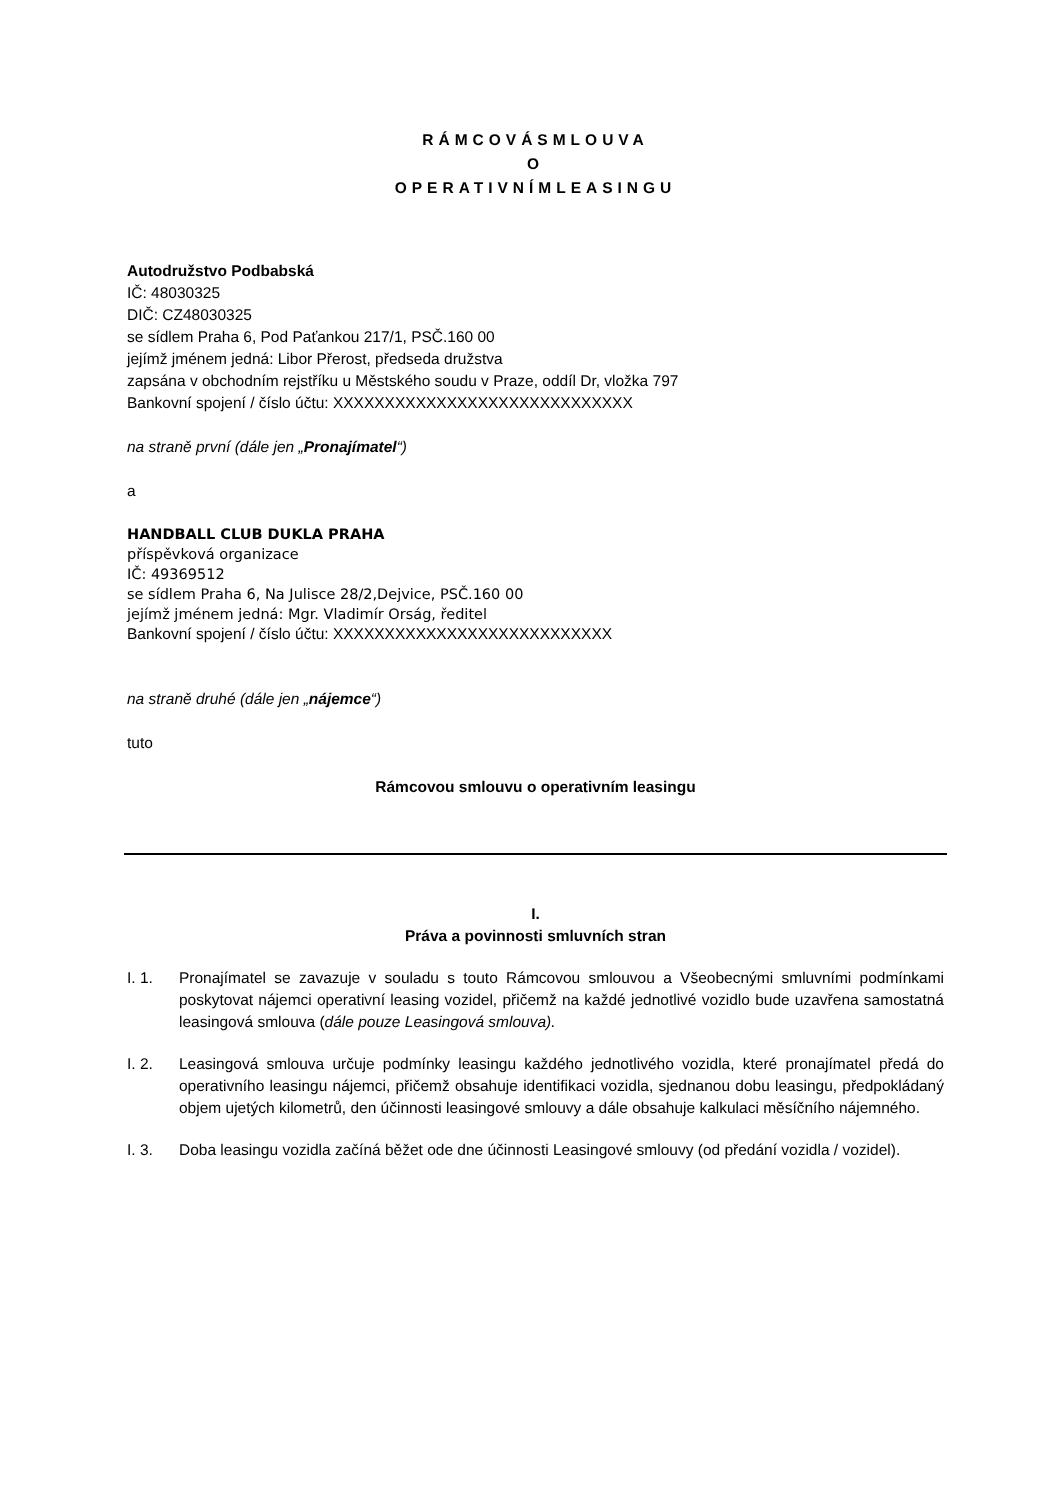RÁMCOVÁSMLOUVA
O
OPERATIVNÍMLEASINGU
Autodružstvo Podbabská
IČ: 48030325
DIČ: CZ48030325
se sídlem Praha 6, Pod Paťankou 217/1, PSČ.160 00
jejímž jménem jedná: Libor Přerost, předseda družstva
zapsána v obchodním rejstříku u Městského soudu v Praze, oddíl Dr, vložka 797
Bankovní spojení / číslo účtu: XXXXXXXXXXXXXXXXXXXXXXXXXXXXX
na straně první (dále jen „Pronajímatel“)
a
HANDBALL CLUB DUKLA PRAHA
příspěvková organizace
IČ: 49369512
se sídlem Praha 6, Na Julisce 28/2,Dejvice, PSČ.160 00
jejímž jménem jedná: Mgr. Vladimír Orság, ředitel
Bankovní spojení / číslo účtu: XXXXXXXXXXXXXXXXXXXXXXXXXXX
na straně druhé (dále jen „nájemce“)
tuto
Rámcovou smlouvu o operativním leasingu
I.
Práva a povinnosti smluvních stran
I. 1. Pronajímatel se zavazuje v souladu s touto Rámcovou smlouvou a Všeobecnými smluvními podmínkami poskytovat nájemci operativní leasing vozidel, přičemž na každé jednotlivé vozidlo bude uzavřena samostatná leasingová smlouva (dále pouze Leasingová smlouva).
I. 2. Leasingová smlouva určuje podmínky leasingu každého jednotlivého vozidla, které pronajímatel předá do operativního leasingu nájemci, přičemž obsahuje identifikaci vozidla, sjednanou dobu leasingu, předpokládaný objem ujetých kilometrů, den účinnosti leasingové smlouvy a dále obsahuje kalkulaci měsíčního nájemného.
I. 3. Doba leasingu vozidla začíná běžet ode dne účinnosti Leasingové smlouvy (od předání vozidla / vozidel).